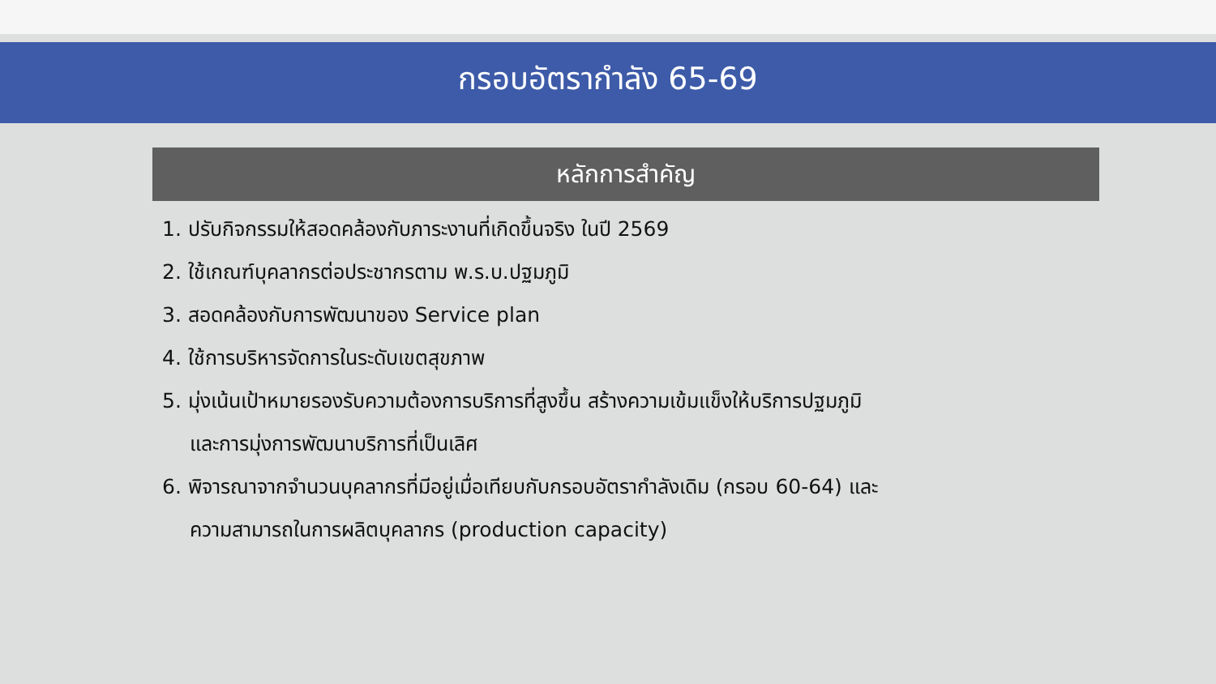กรอบอัตรากำลัง 65-69
หลักการสำคัญ
1. ปรับกิจกรรมให้สอดคล้องกับภาระงานที่เกิดขึ้นจริง ในปี 2569
2. ใช้เกณฑ์บุคลากรต่อประชากรตาม พ.ร.บ.ปฐมภูมิ
3. สอดคล้องกับการพัฒนาของ Service plan
4. ใช้การบริหารจัดการในระดับเขตสุขภาพ
5. มุ่งเน้นเป้าหมายรองรับความต้องการบริการที่สูงขึ้น สร้างความเข้มแข็งให้บริการปฐมภูมิ
และการมุ่งการพัฒนาบริการที่เป็นเลิศ
6. พิจารณาจากจำนวนบุคลากรที่มีอยู่เมื่อเทียบกับกรอบอัตรากำลังเดิม (กรอบ 60-64) และ
ความสามารถในการผลิตบุคลากร (production capacity)